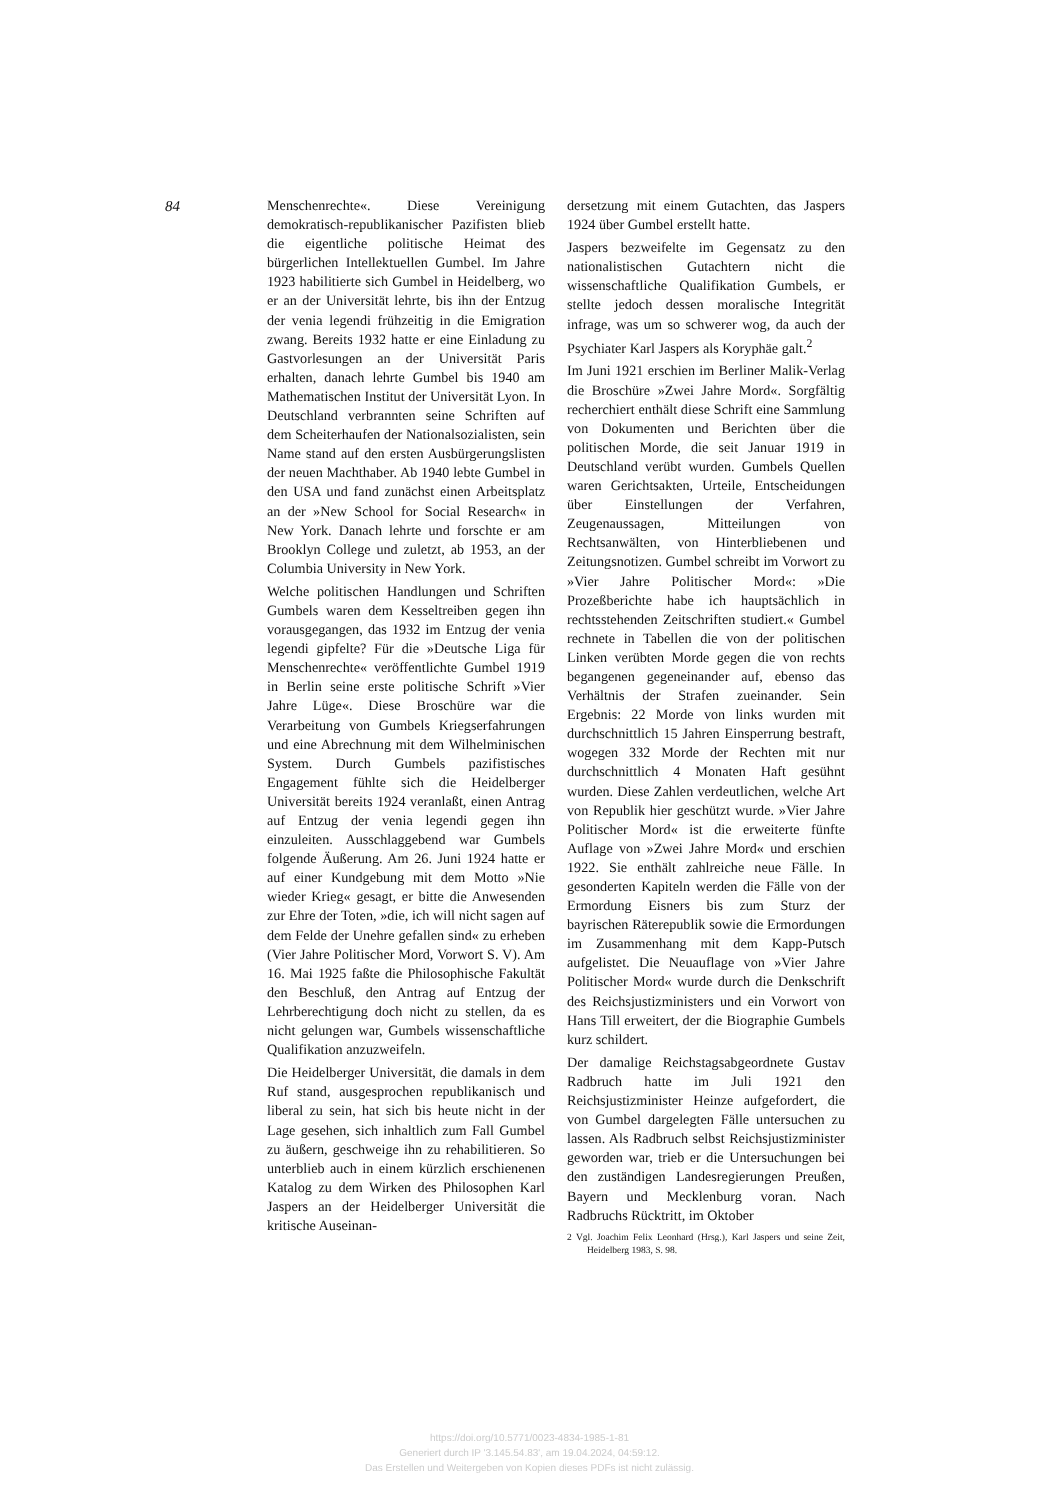84
Menschenrechte«. Diese Vereinigung demokratisch-republikanischer Pazifisten blieb die eigentliche politische Heimat des bürgerlichen Intellektuellen Gumbel. Im Jahre 1923 habilitierte sich Gumbel in Heidelberg, wo er an der Universität lehrte, bis ihn der Entzug der venia legendi frühzeitig in die Emigration zwang. Bereits 1932 hatte er eine Einladung zu Gastvorlesungen an der Universität Paris erhalten, danach lehrte Gumbel bis 1940 am Mathematischen Institut der Universität Lyon. In Deutschland verbrannten seine Schriften auf dem Scheiterhaufen der Nationalsozialisten, sein Name stand auf den ersten Ausbürgerungslisten der neuen Machthaber. Ab 1940 lebte Gumbel in den USA und fand zunächst einen Arbeitsplatz an der »New School for Social Research« in New York. Danach lehrte und forschte er am Brooklyn College und zuletzt, ab 1953, an der Columbia University in New York.
Welche politischen Handlungen und Schriften Gumbels waren dem Kesseltreiben gegen ihn vorausgegangen, das 1932 im Entzug der venia legendi gipfelte? Für die »Deutsche Liga für Menschenrechte« veröffentlichte Gumbel 1919 in Berlin seine erste politische Schrift »Vier Jahre Lüge«. Diese Broschüre war die Verarbeitung von Gumbels Kriegserfahrungen und eine Abrechnung mit dem Wilhelminischen System. Durch Gumbels pazifistisches Engagement fühlte sich die Heidelberger Universität bereits 1924 veranlaßt, einen Antrag auf Entzug der venia legendi gegen ihn einzuleiten. Ausschlaggebend war Gumbels folgende Äußerung. Am 26. Juni 1924 hatte er auf einer Kundgebung mit dem Motto »Nie wieder Krieg« gesagt, er bitte die Anwesenden zur Ehre der Toten, »die, ich will nicht sagen auf dem Felde der Unehre gefallen sind« zu erheben (Vier Jahre Politischer Mord, Vorwort S. V). Am 16. Mai 1925 faßte die Philosophische Fakultät den Beschluß, den Antrag auf Entzug der Lehrberechtigung doch nicht zu stellen, da es nicht gelungen war, Gumbels wissenschaftliche Qualifikation anzuzweifeln.
Die Heidelberger Universität, die damals in dem Ruf stand, ausgesprochen republikanisch und liberal zu sein, hat sich bis heute nicht in der Lage gesehen, sich inhaltlich zum Fall Gumbel zu äußern, geschweige ihn zu rehabilitieren. So unterblieb auch in einem kürzlich erschienenen Katalog zu dem Wirken des Philosophen Karl Jaspers an der Heidelberger Universität die kritische Auseinan-
dersetzung mit einem Gutachten, das Jaspers 1924 über Gumbel erstellt hatte.
Jaspers bezweifelte im Gegensatz zu den nationalistischen Gutachtern nicht die wissenschaftliche Qualifikation Gumbels, er stellte jedoch dessen moralische Integrität infrage, was um so schwerer wog, da auch der Psychiater Karl Jaspers als Koryphäe galt.<sup>2</sup>
Im Juni 1921 erschien im Berliner Malik-Verlag die Broschüre »Zwei Jahre Mord«. Sorgfältig recherchiert enthält diese Schrift eine Sammlung von Dokumenten und Berichten über die politischen Morde, die seit Januar 1919 in Deutschland verübt wurden. Gumbels Quellen waren Gerichtsakten, Urteile, Entscheidungen über Einstellungen der Verfahren, Zeugenaussagen, Mitteilungen von Rechtsanwälten, von Hinterbliebenen und Zeitungsnotizen. Gumbel schreibt im Vorwort zu »Vier Jahre Politischer Mord«: »Die Prozeßberichte habe ich hauptsächlich in rechtsstehenden Zeitschriften studiert.« Gumbel rechnete in Tabellen die von der politischen Linken verübten Morde gegen die von rechts begangenen gegeneinander auf, ebenso das Verhältnis der Strafen zueinander. Sein Ergebnis: 22 Morde von links wurden mit durchschnittlich 15 Jahren Einsperrung bestraft, wogegen 332 Morde der Rechten mit nur durchschnittlich 4 Monaten Haft gesühnt wurden. Diese Zahlen verdeutlichen, welche Art von Republik hier geschützt wurde. »Vier Jahre Politischer Mord« ist die erweiterte fünfte Auflage von »Zwei Jahre Mord« und erschien 1922. Sie enthält zahlreiche neue Fälle. In gesonderten Kapiteln werden die Fälle von der Ermordung Eisners bis zum Sturz der bayrischen Räterepublik sowie die Ermordungen im Zusammenhang mit dem Kapp-Putsch aufgelistet. Die Neuauflage von »Vier Jahre Politischer Mord« wurde durch die Denkschrift des Reichsjustizministers und ein Vorwort von Hans Till erweitert, der die Biographie Gumbels kurz schildert.
Der damalige Reichstagsabgeordnete Gustav Radbruch hatte im Juli 1921 den Reichsjustizminister Heinze aufgefordert, die von Gumbel dargelegten Fälle untersuchen zu lassen. Als Radbruch selbst Reichsjustizminister geworden war, trieb er die Untersuchungen bei den zuständigen Landesregierungen Preußen, Bayern und Mecklenburg voran. Nach Radbruchs Rücktritt, im Oktober
2 Vgl. Joachim Felix Leonhard (Hrsg.), Karl Jaspers und seine Zeit, Heidelberg 1983, S. 98.
https://doi.org/10.5771/0023-4834-1985-1-81
Generiert durch IP '3.145.54.83', am 19.04.2024, 04:59:12.
Das Erstellen und Weitergeben von Kopien dieses PDFs ist nicht zulässig.